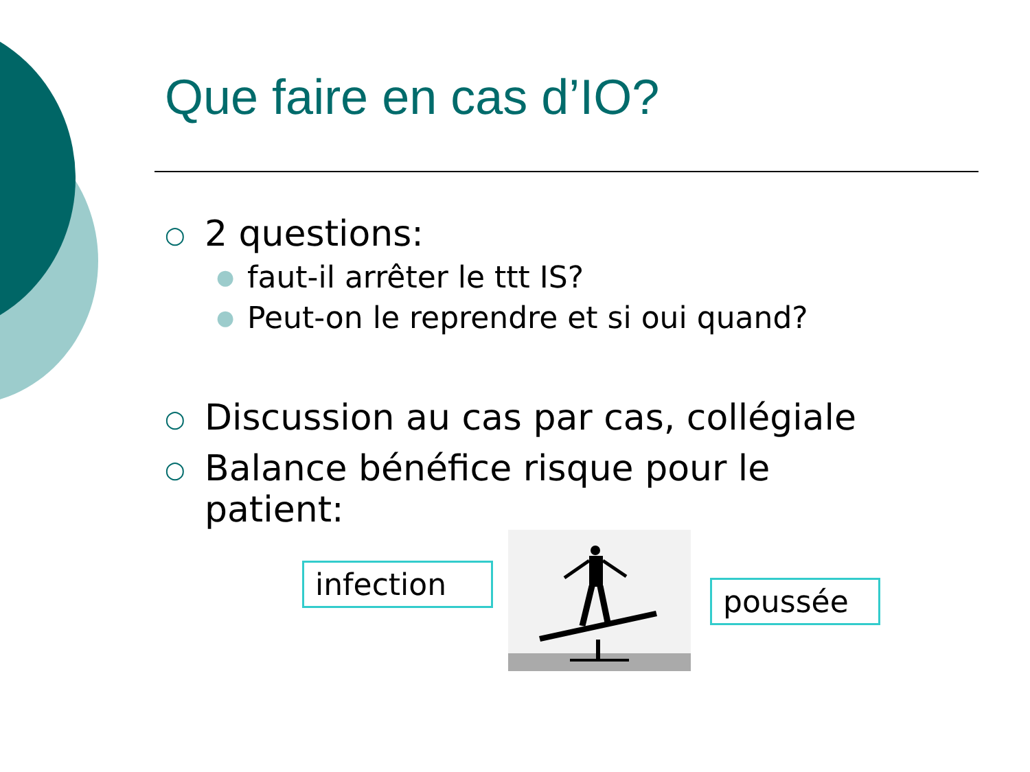Que faire en cas d’IO?
○ 2 questions:
● faut-il arrêter le ttt IS?
● Peut-on le reprendre et si oui quand?
○ Discussion au cas par cas, collégiale
○ Balance bénéfice risque pour le
patient:
infection
poussée